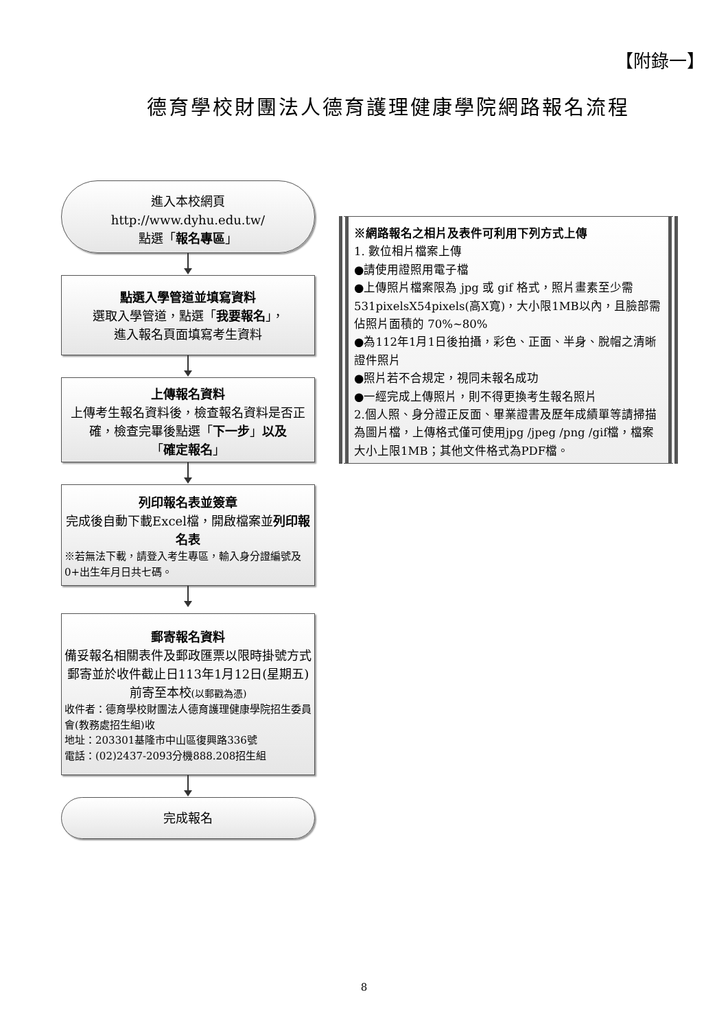【附錄一】
德育學校財團法人德育護理健康學院網路報名流程
進入本校網頁
http://www.dyhu.edu.tw/
點選「報名專區」
點選入學管道並填寫資料
選取入學管道，點選「我要報名」，
進入報名頁面填寫考生資料
上傳報名資料
上傳考生報名資料後，檢查報名資料是否正確，檢查完畢後點選「下一步」以及
「確定報名」
列印報名表並簽章
完成後自動下載Excel檔，開啟檔案並列印報名表
※若無法下載，請登入考生專區，輸入身分證編號及0+出生年月日共七碼。
郵寄報名資料
備妥報名相關表件及郵政匯票以限時掛號方式郵寄並於收件截止日113年1月12日(星期五)前寄至本校(以郵戳為憑)
收件者：德育學校財團法人德育護理健康學院招生委員會(教務處招生組)收
地址：203301基隆市中山區復興路336號
電話：(02)2437-2093分機888.208招生組
完成報名
※網路報名之相片及表件可利用下列方式上傳
1. 數位相片檔案上傳
●請使用證照用電子檔
●上傳照片檔案限為 jpg 或 gif 格式，照片畫素至少需 531pixelsX54pixels(高X寬)，大小限1MB以內，且臉部需佔照片面積的 70%~80%
●為112年1月1日後拍攝，彩色、正面、半身、脫帽之清晰證件照片
●照片若不合規定，視同未報名成功
●一經完成上傳照片，則不得更換考生報名照片
2.個人照、身分證正反面、畢業證書及歷年成績單等請掃描為圖片檔，上傳格式僅可使用jpg /jpeg /png /gif檔，檔案大小上限1MB；其他文件格式為PDF檔。
8